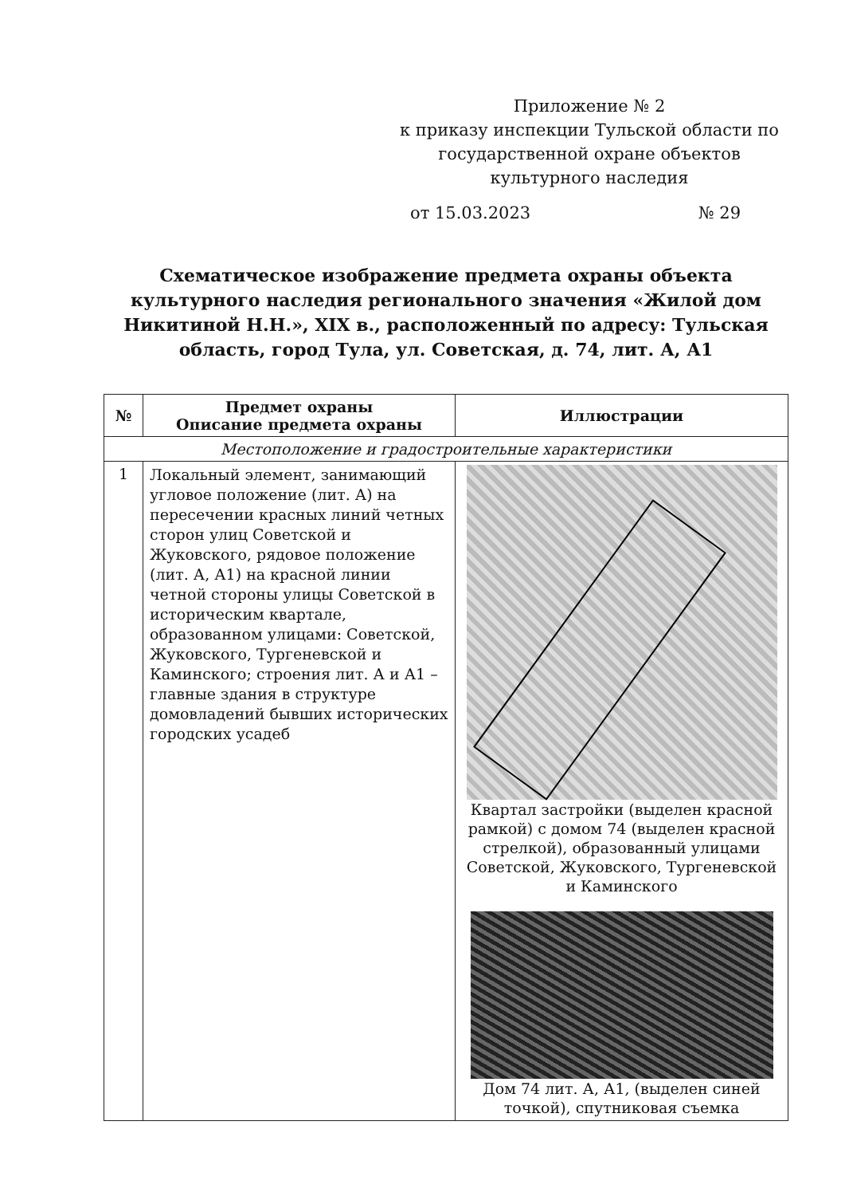Приложение № 2
к приказу инспекции Тульской области по государственной охране объектов культурного наследия
от 15.03.2023 № 29
Схематическое изображение предмета охраны объекта культурного наследия регионального значения «Жилой дом Никитиной Н.Н.», XIX в., расположенный по адресу: Тульская область, город Тула, ул. Советская, д. 74, лит. А, А1
| № | Предмет охраны Описание предмета охраны | Иллюстрации |
| --- | --- | --- |
| Местоположение и градостроительные характеристики | | |
| 1 | Локальный элемент, занимающий угловое положение (лит. А) на пересечении красных линий четных сторон улиц Советской и Жуковского, рядовое положение (лит. А, А1) на красной линии четной стороны улицы Советской в историческим квартале, образованном улицами: Советской, Жуковского, Тургеневской и Каминского; строения лит. А и А1 – главные здания в структуре домовладений бывших исторических городских усадеб | Квартал застройки (выделен красной рамкой) с домом 74 (выделен красной стрелкой), образованный улицами Советской, Жуковского, Тургеневской и Каминского Дом 74 лит. А, А1, (выделен синей точкой), спутниковая съемка |